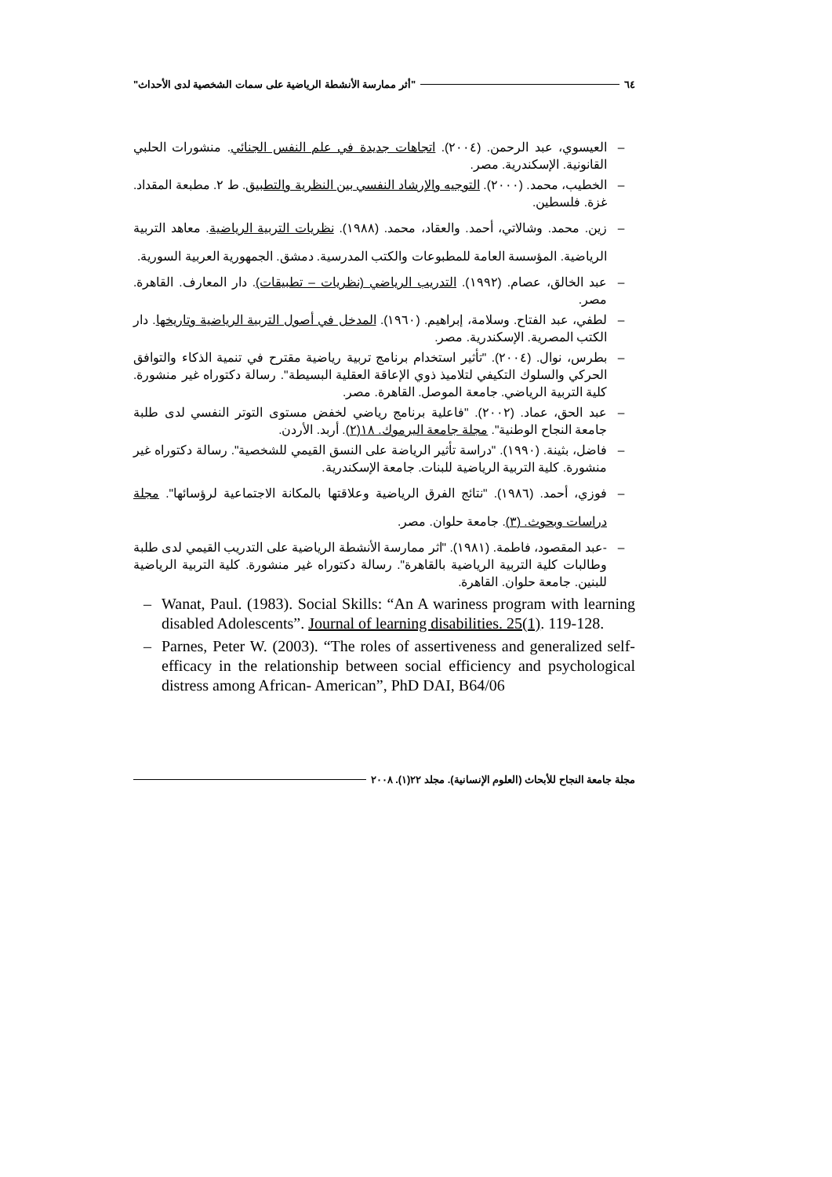٦٤ "أثر ممارسة الأنشطة الرياضية على سمات الشخصية لدى الأحداث"
– العيسوي، عبد الرحمن. (٢٠٠٤). اتجاهات جديدة في علم النفس الجنائي. منشورات الحلبي القانونية. الإسكندرية. مصر.
– الخطيب، محمد. (٢٠٠٠). التوجيه والإرشاد النفسي بين النظرية والتطبيق. ط ٢. مطبعة المقداد. غزة. فلسطين.
– زين. محمد. وشالاتي، أحمد. والعقاد، محمد. (١٩٨٨). نظريات التربية الرياضية. معاهد التربية الرياضية. المؤسسة العامة للمطبوعات والكتب المدرسية. دمشق. الجمهورية العربية السورية.
– عبد الخالق، عصام. (١٩٩٢). التدريب الرياضي (نظريات – تطبيقات). دار المعارف. القاهرة. مصر.
– لطفي، عبد الفتاح. وسلامة، إبراهيم. (١٩٦٠). المدخل في أصول التربية الرياضية وتاريخها. دار الكتب المصرية. الإسكندرية. مصر.
– بطرس، نوال. (٢٠٠٤). "تأثير استخدام برنامج تربية رياضية مقترح في تنمية الذكاء والتوافق الحركي والسلوك التكيفي لتلاميذ ذوي الإعاقة العقلية البسيطة". رسالة دكتوراه غير منشورة. كلية التربية الرياضي. جامعة الموصل. القاهرة. مصر.
– عبد الحق، عماد. (٢٠٠٢). "فاعلية برنامج رياضي لخفض مستوى التوتر النفسي لدى طلبة جامعة النجاح الوطنية". مجلة جامعة اليرموك. ١٨(٢). أربد. الأردن.
– فاضل، بثينة. (١٩٩٠). "دراسة تأثير الرياضة على النسق القيمي للشخصية". رسالة دكتوراه غير منشورة. كلية التربية الرياضية للبنات. جامعة الإسكندرية.
– فوزي، أحمد. (١٩٨٦). "نتائج الفرق الرياضية وعلاقتها بالمكانة الاجتماعية لرؤسائها". مجلة دراسات وبحوث. (٣). جامعة حلوان. مصر.
– -عبد المقصود، فاطمة. (١٩٨١). "اثر ممارسة الأنشطة الرياضية على التدريب القيمي لدى طلبة وطالبات كلية التربية الرياضية بالقاهرة". رسالة دكتوراه غير منشورة. كلية التربية الرياضية للبنين. جامعة حلوان. القاهرة.
– Wanat, Paul. (1983). Social Skills: “An A wariness program with learning disabled Adolescents”. Journal of learning disabilities. 25(1). 119-128.
– Parnes, Peter W. (2003). “The roles of assertiveness and generalized self-efficacy in the relationship between social efficiency and psychological distress among African- American”, PhD DAI, B64/06
مجلة جامعة النجاح للأبحاث (العلوم الإنسانية). مجلد ٢٢(١). ٢٠٠٨